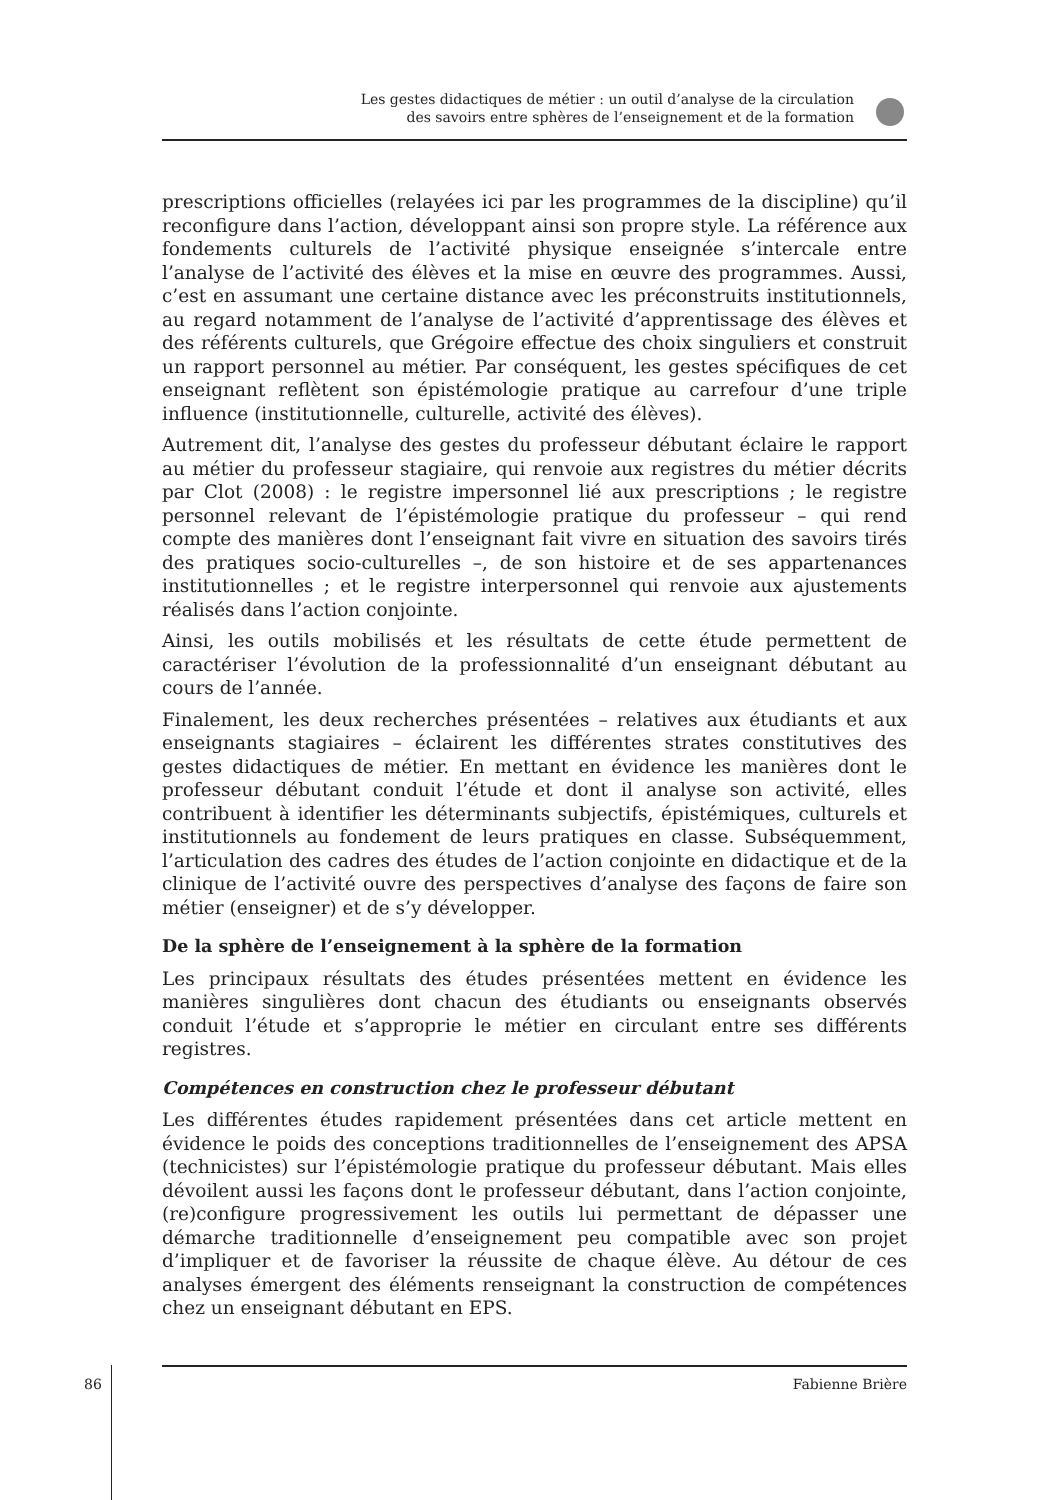Les gestes didactiques de métier : un outil d’analyse de la circulation
des savoirs entre sphères de l’enseignement et de la formation
prescriptions officielles (relayées ici par les programmes de la discipline) qu’il reconfigure dans l’action, développant ainsi son propre style. La référence aux fondements culturels de l’activité physique enseignée s’intercale entre l’analyse de l’activité des élèves et la mise en œuvre des programmes. Aussi, c’est en assumant une certaine distance avec les préconstruits institutionnels, au regard notamment de l’analyse de l’activité d’apprentissage des élèves et des référents culturels, que Grégoire effectue des choix singuliers et construit un rapport personnel au métier. Par conséquent, les gestes spécifiques de cet enseignant reflètent son épistémologie pratique au carrefour d’une triple influence (institutionnelle, culturelle, activité des élèves).
Autrement dit, l’analyse des gestes du professeur débutant éclaire le rapport au métier du professeur stagiaire, qui renvoie aux registres du métier décrits par Clot (2008) : le registre impersonnel lié aux prescriptions ; le registre personnel relevant de l’épistémologie pratique du professeur – qui rend compte des manières dont l’enseignant fait vivre en situation des savoirs tirés des pratiques socio-culturelles –, de son histoire et de ses appartenances institutionnelles ; et le registre interpersonnel qui renvoie aux ajustements réalisés dans l’action conjointe.
Ainsi, les outils mobilisés et les résultats de cette étude permettent de caractériser l’évolution de la professionnalité d’un enseignant débutant au cours de l’année.
Finalement, les deux recherches présentées – relatives aux étudiants et aux enseignants stagiaires – éclairent les différentes strates constitutives des gestes didactiques de métier. En mettant en évidence les manières dont le professeur débutant conduit l’étude et dont il analyse son activité, elles contribuent à identifier les déterminants subjectifs, épistémiques, culturels et institutionnels au fondement de leurs pratiques en classe. Subséquemment, l’articulation des cadres des études de l’action conjointe en didactique et de la clinique de l’activité ouvre des perspectives d’analyse des façons de faire son métier (enseigner) et de s’y développer.
De la sphère de l’enseignement à la sphère de la formation
Les principaux résultats des études présentées mettent en évidence les manières singulières dont chacun des étudiants ou enseignants observés conduit l’étude et s’approprie le métier en circulant entre ses différents registres.
Compétences en construction chez le professeur débutant
Les différentes études rapidement présentées dans cet article mettent en évidence le poids des conceptions traditionnelles de l’enseignement des APSA (technicistes) sur l’épistémologie pratique du professeur débutant. Mais elles dévoilent aussi les façons dont le professeur débutant, dans l’action conjointe, (re)configure progressivement les outils lui permettant de dépasser une démarche traditionnelle d’enseignement peu compatible avec son projet d’impliquer et de favoriser la réussite de chaque élève. Au détour de ces analyses émergent des éléments renseignant la construction de compétences chez un enseignant débutant en EPS.
86 Fabienne Brière